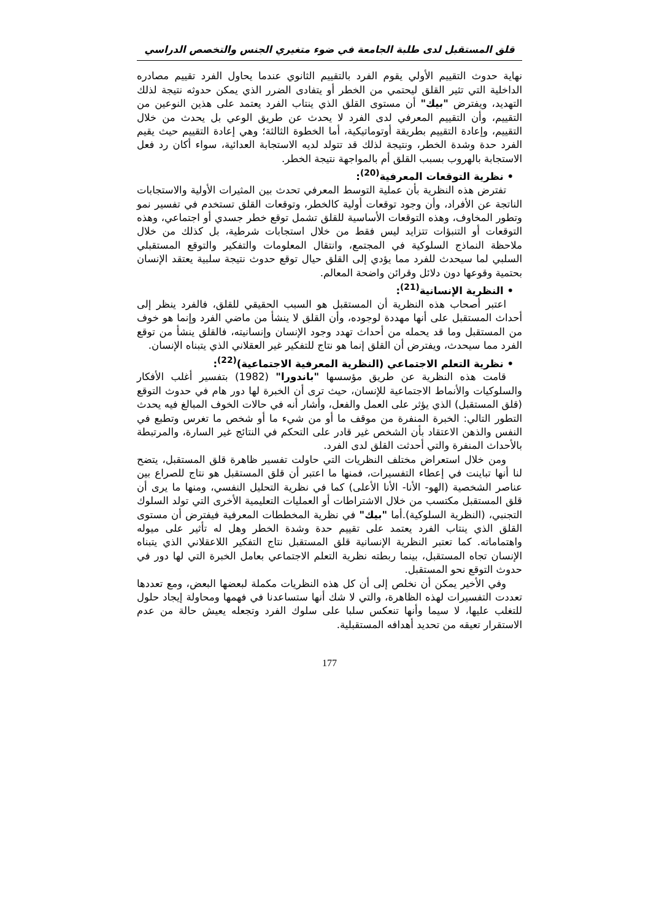قلق المستقبل لدى طلبة الجامعة في ضوء متغيري الجنس والتخصص الدراسي
نهاية حدوث التقييم الأولي يقوم الفرد بالتقييم الثانوي عندما يحاول الفرد تقييم مصادره الداخلية التي تثير القلق ليحتمي من الخطر أو يتفادى الضرر الذي يمكن حدوثه نتيجة لذلك التهديد، ويفترض "بيك" أن مستوى القلق الذي ينتاب الفرد يعتمد على هذين النوعين من التقييم، وأن التقييم المعرفي لدى الفرد لا يحدث عن طريق الوعي بل يحدث من خلال التقييم، وإعادة التقييم بطريقة أوتوماتيكية، أما الخطوة الثالثة؛ وهي إعادة التقييم حيث يقيم الفرد حدة وشدة الخطر، ونتيجة لذلك قد تتولد لديه الاستجابة العدائية، سواء أكان رد فعل الاستجابة بالهروب بسبب القلق أم بالمواجهة نتيجة الخطر.
• نظرية التوقعات المعرفية<sup>(20)</sup>:
تفترض هذه النظرية بأن عملية التوسط المعرفي تحدث بين المثيرات الأولية والاستجابات الناتجة عن الأفراد، وأن وجود توقعات أولية كالخطر، وتوقعات القلق تستخدم في تفسير نمو وتطور المخاوف، وهذه التوقعات الأساسية للقلق تشمل توقع خطر جسدي أو اجتماعي، وهذه التوقعات أو التنبؤات تتزايد ليس فقط من خلال استجابات شرطية، بل كذلك من خلال ملاحظة النماذج السلوكية في المجتمع، وانتقال المعلومات والتفكير والتوقع المستقبلي السلبي لما سيحدث للفرد مما يؤدي إلى القلق حيال توقع حدوث نتيجة سلبية يعتقد الإنسان بحتمية وقوعها دون دلائل وقرائن واضحة المعالم.
• النظرية الإنسانية<sup>(21)</sup>:
اعتبر أصحاب هذه النظرية أن المستقبل هو السبب الحقيقي للقلق، فالفرد ينظر إلى أحداث المستقبل على أنها مهددة لوجوده، وأن القلق لا ينشأ من ماضي الفرد وإنما هو خوف من المستقبل وما قد يحمله من أحداث تهدد وجود الإنسان وإنسانيته، فالقلق ينشأ من توقع الفرد مما سيحدث، ويفترض أن القلق إنما هو نتاج للتفكير غير العقلاني الذي يتبناه الإنسان.
• نظرية التعلم الاجتماعي (النظرية المعرفية الاجتماعية)<sup>(22)</sup>:
قامت هذه النظرية عن طريق مؤسسها "باندورا" (1982) بتفسير أغلب الأفكار والسلوكيات والأنماط الاجتماعية للإنسان، حيث ترى أن الخبرة لها دور هام في حدوث التوقع (قلق المستقبل) الذي يؤثر على العمل والفعل، وأشار أنه في حالات الخوف المبالغ فيه يحدث التطور التالي: الخبرة المنفرة من موقف ما أو من شيء ما أو شخص ما تغرس وتطبع في النفس والذهن الاعتقاد بأن الشخص غير قادر على التحكم في النتائج غير السارة، والمرتبطة بالأحداث المنفرة والتي أحدثت القلق لدى الفرد.
ومن خلال استعراض مختلف النظريات التي حاولت تفسير ظاهرة قلق المستقبل، يتضح لنا أنها تباينت في إعطاء التفسيرات، فمنها ما اعتبر أن قلق المستقبل هو نتاج للصراع بين عناصر الشخصية (الهو- الأنا- الأنا الأعلى) كما في نظرية التحليل النفسي، ومنها ما يرى أن قلق المستقبل مكتسب من خلال الاشتراطات أو العمليات التعليمية الأخرى التي تولد السلوك التجنبي، (النظرية السلوكية).أما "بيك" في نظرية المخططات المعرفية فيفترض أن مستوى القلق الذي ينتاب الفرد يعتمد على تقييم حدة وشدة الخطر وهل له تأثير على ميوله واهتماماته. كما تعتبر النظرية الإنسانية قلق المستقبل نتاج التفكير اللاعقلاني الذي يتبناه الإنسان تجاه المستقبل، بينما ربطته نظرية التعلم الاجتماعي بعامل الخبرة التي لها دور في حدوث التوقع نحو المستقبل.
وفي الأخير يمكن أن نخلص إلى أن كل هذه النظريات مكملة لبعضها البعض، ومع تعددها تعددت التفسيرات لهذه الظاهرة، والتي لا شك أنها ستساعدنا في فهمها ومحاولة إيجاد حلول للتغلب عليها، لا سيما وأنها تنعكس سلبا على سلوك الفرد وتجعله يعيش حالة من عدم الاستقرار تعيقه من تحديد أهدافه المستقبلية.
177